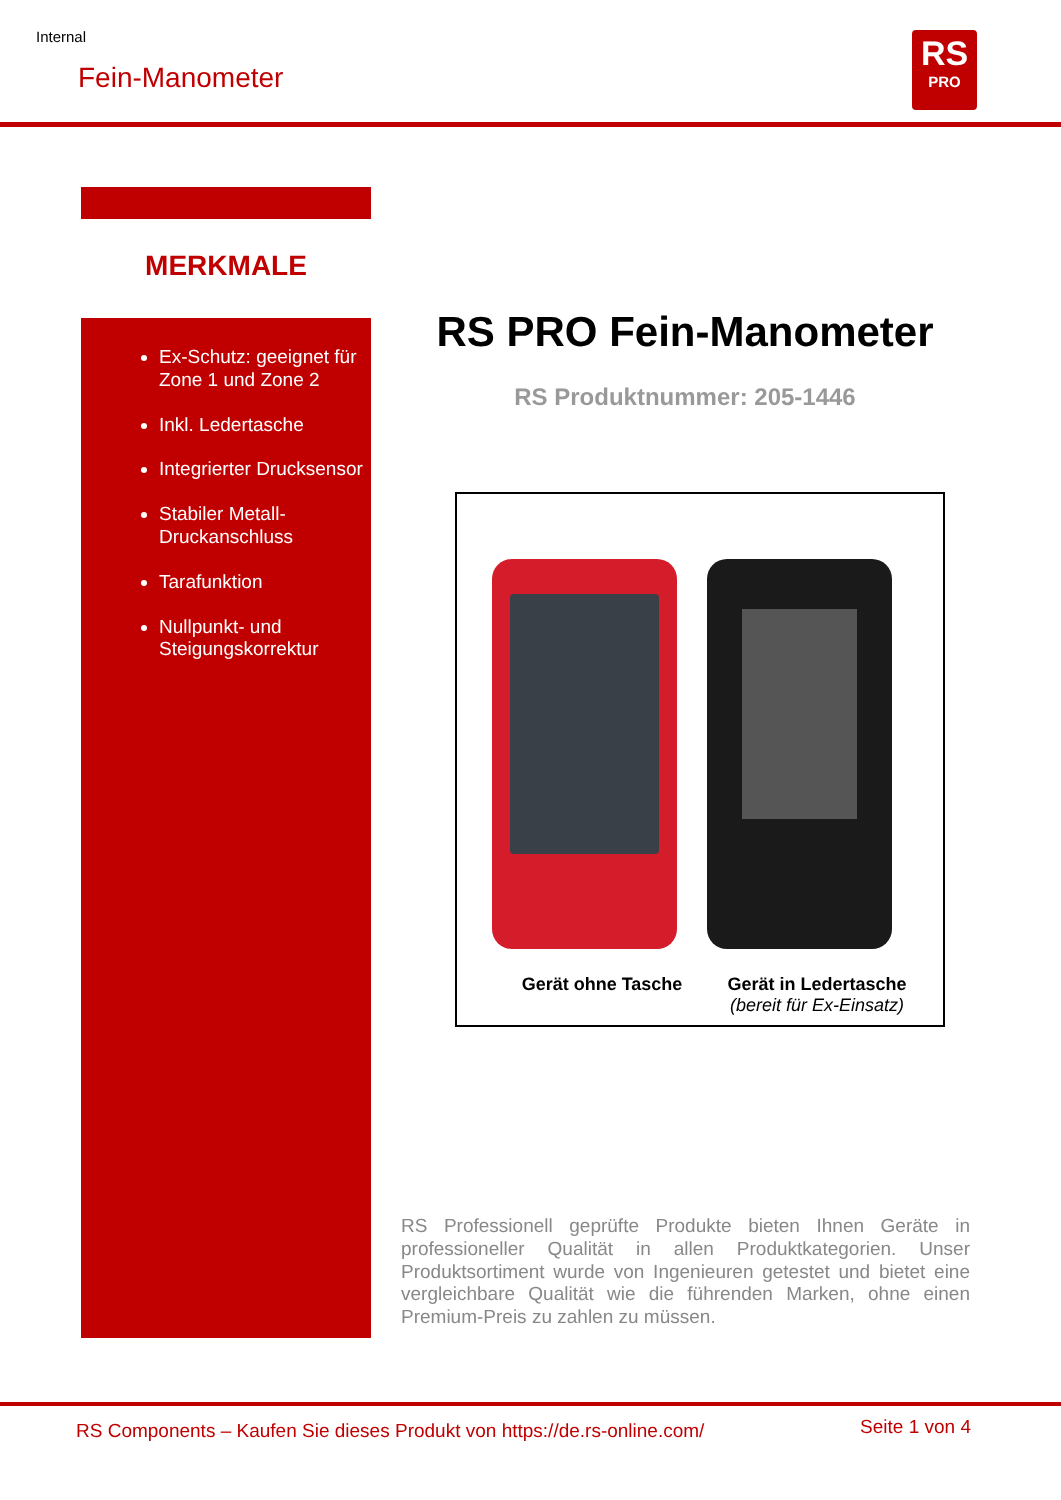Internal
Fein-Manometer
RS
PRO
MERKMALE
Ex-Schutz: geeignet für Zone 1 und Zone 2
Inkl. Ledertasche
Integrierter Drucksensor
Stabiler Metall-Druckanschluss
Tarafunktion
Nullpunkt- und Steigungskorrektur
RS PRO Fein-Manometer
RS Produktnummer: 205-1446
Gerät ohne Tasche
Gerät in Ledertasche
(bereit für Ex-Einsatz)
RS Professionell geprüfte Produkte bieten Ihnen Geräte in professioneller Qualität in allen Produktkategorien. Unser Produktsortiment wurde von Ingenieuren getestet und bietet eine vergleichbare Qualität wie die führenden Marken, ohne einen Premium-Preis zu zahlen zu müssen.
RS Components – Kaufen Sie dieses Produkt von https://de.rs-online.com/
Seite 1 von 4